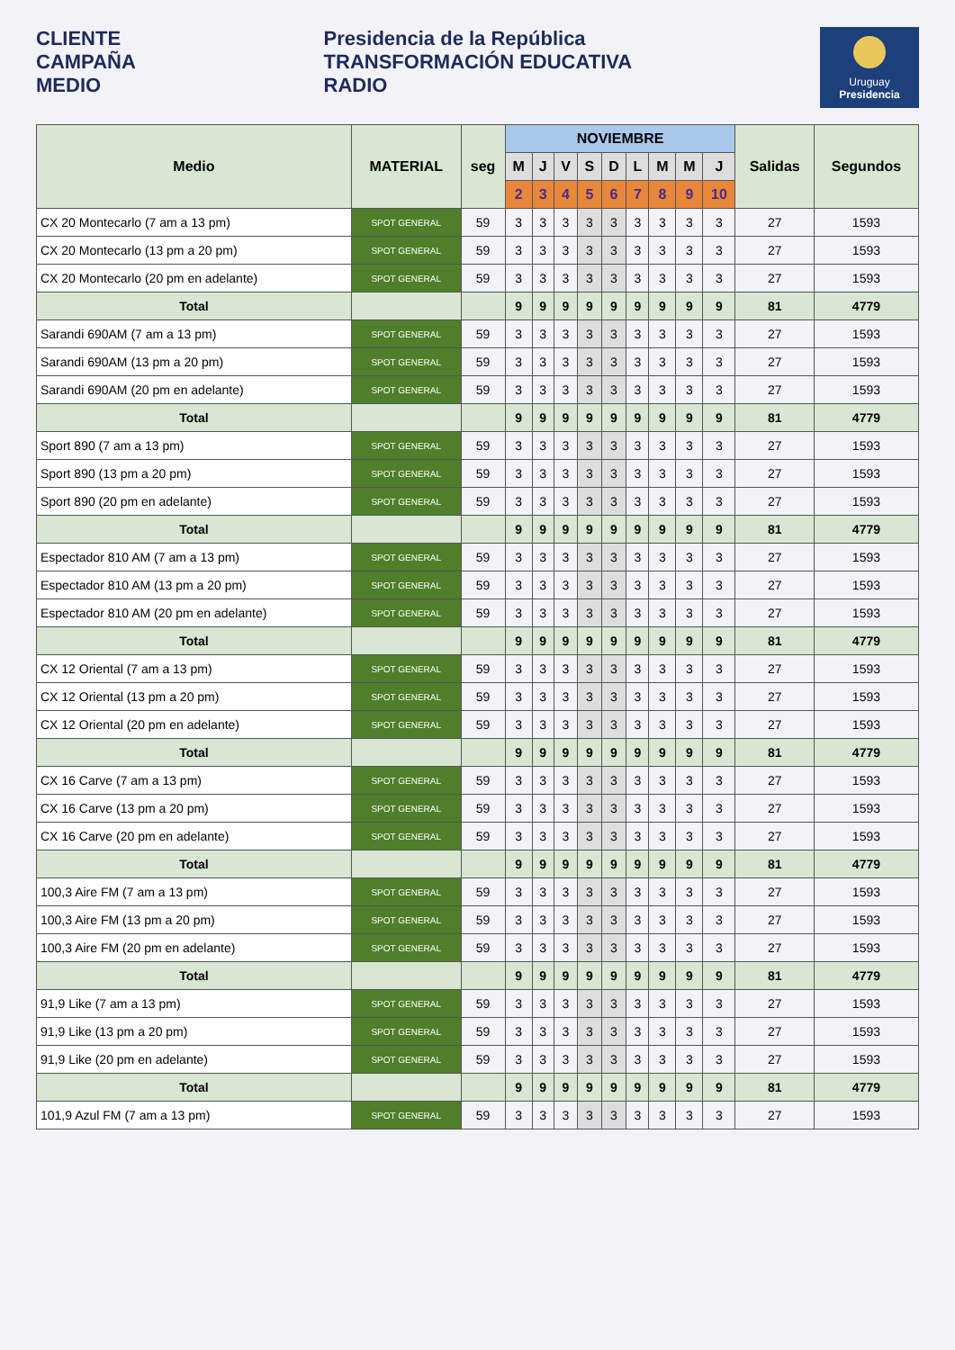CLIENTE
CAMPAÑA
MEDIO
Presidencia de la República
TRANSFORMACIÓN EDUCATIVA
RADIO
Uruguay
Presidencia
| Medio | MATERIAL | seg | NOVIEMBRE | | | | | | | | | Salidas | Segundos |
| --- | --- | --- | --- | --- | --- | --- | --- | --- | --- | --- | --- | --- | --- |
| | | | M | J | V | S | D | L | M | M | J | | |
| | | | 2 | 3 | 4 | 5 | 6 | 7 | 8 | 9 | 10 | | |
| CX 20 Montecarlo (7 am a 13 pm) | SPOT GENERAL | 59 | 3 | 3 | 3 | 3 | 3 | 3 | 3 | 3 | 3 | 27 | 1593 |
| CX 20 Montecarlo (13 pm a 20 pm) | SPOT GENERAL | 59 | 3 | 3 | 3 | 3 | 3 | 3 | 3 | 3 | 3 | 27 | 1593 |
| CX 20 Montecarlo (20 pm en adelante) | SPOT GENERAL | 59 | 3 | 3 | 3 | 3 | 3 | 3 | 3 | 3 | 3 | 27 | 1593 |
| Total | | | 9 | 9 | 9 | 9 | 9 | 9 | 9 | 9 | 9 | 81 | 4779 |
| Sarandi 690AM (7 am a 13 pm) | SPOT GENERAL | 59 | 3 | 3 | 3 | 3 | 3 | 3 | 3 | 3 | 3 | 27 | 1593 |
| Sarandi 690AM (13 pm a 20 pm) | SPOT GENERAL | 59 | 3 | 3 | 3 | 3 | 3 | 3 | 3 | 3 | 3 | 27 | 1593 |
| Sarandi 690AM (20 pm en adelante) | SPOT GENERAL | 59 | 3 | 3 | 3 | 3 | 3 | 3 | 3 | 3 | 3 | 27 | 1593 |
| Total | | | 9 | 9 | 9 | 9 | 9 | 9 | 9 | 9 | 9 | 81 | 4779 |
| Sport 890 (7 am a 13 pm) | SPOT GENERAL | 59 | 3 | 3 | 3 | 3 | 3 | 3 | 3 | 3 | 3 | 27 | 1593 |
| Sport 890 (13 pm a 20 pm) | SPOT GENERAL | 59 | 3 | 3 | 3 | 3 | 3 | 3 | 3 | 3 | 3 | 27 | 1593 |
| Sport 890 (20 pm en adelante) | SPOT GENERAL | 59 | 3 | 3 | 3 | 3 | 3 | 3 | 3 | 3 | 3 | 27 | 1593 |
| Total | | | 9 | 9 | 9 | 9 | 9 | 9 | 9 | 9 | 9 | 81 | 4779 |
| Espectador 810 AM (7 am a 13 pm) | SPOT GENERAL | 59 | 3 | 3 | 3 | 3 | 3 | 3 | 3 | 3 | 3 | 27 | 1593 |
| Espectador 810 AM (13 pm a 20 pm) | SPOT GENERAL | 59 | 3 | 3 | 3 | 3 | 3 | 3 | 3 | 3 | 3 | 27 | 1593 |
| Espectador 810 AM (20 pm en adelante) | SPOT GENERAL | 59 | 3 | 3 | 3 | 3 | 3 | 3 | 3 | 3 | 3 | 27 | 1593 |
| Total | | | 9 | 9 | 9 | 9 | 9 | 9 | 9 | 9 | 9 | 81 | 4779 |
| CX 12 Oriental (7 am a 13 pm) | SPOT GENERAL | 59 | 3 | 3 | 3 | 3 | 3 | 3 | 3 | 3 | 3 | 27 | 1593 |
| CX 12 Oriental (13 pm a 20 pm) | SPOT GENERAL | 59 | 3 | 3 | 3 | 3 | 3 | 3 | 3 | 3 | 3 | 27 | 1593 |
| CX 12 Oriental (20 pm en adelante) | SPOT GENERAL | 59 | 3 | 3 | 3 | 3 | 3 | 3 | 3 | 3 | 3 | 27 | 1593 |
| Total | | | 9 | 9 | 9 | 9 | 9 | 9 | 9 | 9 | 9 | 81 | 4779 |
| CX 16 Carve (7 am a 13 pm) | SPOT GENERAL | 59 | 3 | 3 | 3 | 3 | 3 | 3 | 3 | 3 | 3 | 27 | 1593 |
| CX 16 Carve (13 pm a 20 pm) | SPOT GENERAL | 59 | 3 | 3 | 3 | 3 | 3 | 3 | 3 | 3 | 3 | 27 | 1593 |
| CX 16 Carve (20 pm en adelante) | SPOT GENERAL | 59 | 3 | 3 | 3 | 3 | 3 | 3 | 3 | 3 | 3 | 27 | 1593 |
| Total | | | 9 | 9 | 9 | 9 | 9 | 9 | 9 | 9 | 9 | 81 | 4779 |
| 100,3 Aire FM (7 am a 13 pm) | SPOT GENERAL | 59 | 3 | 3 | 3 | 3 | 3 | 3 | 3 | 3 | 3 | 27 | 1593 |
| 100,3 Aire FM (13 pm a 20 pm) | SPOT GENERAL | 59 | 3 | 3 | 3 | 3 | 3 | 3 | 3 | 3 | 3 | 27 | 1593 |
| 100,3 Aire FM (20 pm en adelante) | SPOT GENERAL | 59 | 3 | 3 | 3 | 3 | 3 | 3 | 3 | 3 | 3 | 27 | 1593 |
| Total | | | 9 | 9 | 9 | 9 | 9 | 9 | 9 | 9 | 9 | 81 | 4779 |
| 91,9 Like (7 am a 13 pm) | SPOT GENERAL | 59 | 3 | 3 | 3 | 3 | 3 | 3 | 3 | 3 | 3 | 27 | 1593 |
| 91,9 Like (13 pm a 20 pm) | SPOT GENERAL | 59 | 3 | 3 | 3 | 3 | 3 | 3 | 3 | 3 | 3 | 27 | 1593 |
| 91,9 Like (20 pm en adelante) | SPOT GENERAL | 59 | 3 | 3 | 3 | 3 | 3 | 3 | 3 | 3 | 3 | 27 | 1593 |
| Total | | | 9 | 9 | 9 | 9 | 9 | 9 | 9 | 9 | 9 | 81 | 4779 |
| 101,9 Azul FM (7 am a 13 pm) | SPOT GENERAL | 59 | 3 | 3 | 3 | 3 | 3 | 3 | 3 | 3 | 3 | 27 | 1593 |